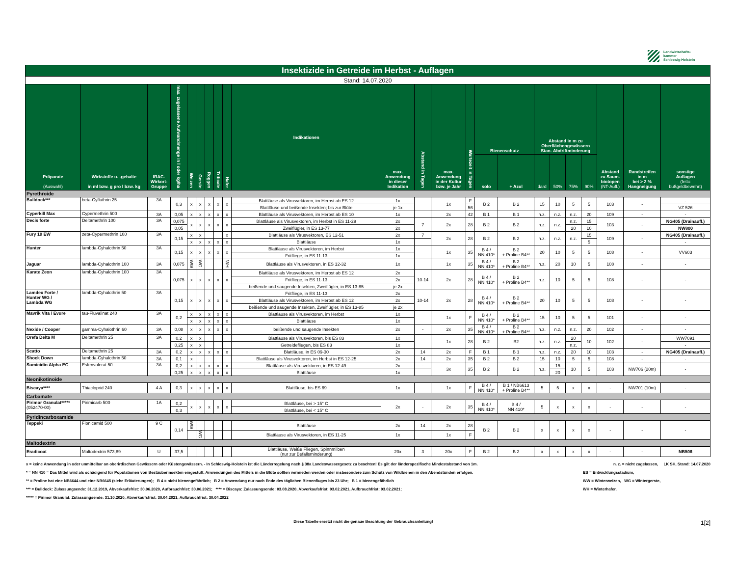Landwirtschafts-
kammer
Schleswig-Holstein
| Insektizide in Getreide im Herbst - Auflagen | | | | | | | | | | | | | | | | | | | | | | |
| --- | --- | --- | --- | --- | --- | --- | --- | --- | --- | --- | --- | --- | --- | --- | --- | --- | --- | --- | --- | --- | --- | --- |
| Stand: 14.07.2020 | | | | | | | | | | | | | | | | | | | | | | |
| Präparate (Auswahl) | Wirkstoffe u. -gehalte in ml bzw. g pro l bzw. kg | IRAC- Wirkort- Gruppe | max. zugelassene Aufwandmenge in l oder kg/ha | Weizen | Gerste | Roggen | Triticale | Hafer | Indikationen | max. Anwendung in dieser Indikation | Abstand in Tagen | max. Anwendung in der Kultur bzw. je Jahr | Wartezeit in Tagen | Bienenschutz | | Abstand in m zu Oberflächengewässern Stan- Abdriftminderung | | | | Abstand zu Saum- biotopen (NT-Aufl.) | Randstreifen in m bei > 2 % Hangneigung | sonstige Auflagen (fett= bußgeldbewehrt) |
| | | | | | | | | | | | | | | solo | + Azol | dard | 50% | 75% | 90% | | | |
| Pyrethroide | | | | | | | | | | | | | | | | | | | | | | |
| Bulldock*** | beta-Cyfluthrin 25 | 3A | 0,3 | x | x | x | x | x | Blattläuse als Virusvektoren, im Herbst ab ES 12 | 1x | | 1x | F | B 2 | B 2 | 15 | 10 | 5 | 5 | 103 | - | - |
| | | | | | | | | | Blattläuse und beißende Insekten; bis zur Blüte | je 1x | | | 56 | | | | | | | | | VZ 526 |
| Cyperkill Max | Cypermethrin 500 | 3A | 0,05 | x | x | x | x | x | Blattläuse als Virusvektoren, im Herbst ab ES 10 | 1x | | 2x | 42 | B 1 | B 1 | n.z. | n.z. | n.z. | 20 | 109 | - | - |
| Decis forte | Deltamethrin 100 | 3A | 0,075 | x | x | x | x | x | Blattläuse als Virusvektoren, im Herbst in ES 11-29 | 2x | 7 | 2x | 28 | B 2 | B 2 | n.z. | n.z. | n.z. | 15 | 103 | - | NG405 (Drainaufl.) |
| | | | 0,05 | | | | | | Zweiflügler, in ES 13-77 | 2x | | | | | | | | 20 | 10 | | | NW800 |
| Fury 10 EW | zeta-Cypermethrin 100 | 3A | 0,15 | x | x | | | x | Blattläuse als Virusvektoren, ES 12-51 | 2x | 7 | 2x | 28 | B 2 | B 2 | n.z. | n.z. | n.z. | 15 | 109 | - | NG405 (Drainaufl.) |
| | | | | x | x | x | x | x | Blattläuse | 1x | | | | | | | | | 5 | | | - |
| Hunter | lambda-Cyhalothrin 50 | 3A | 0,15 | x | x | x | x | x | Blattläuse als Virusvektoren, im Herbst | 1x | | 1x | 35 | B 4 / NN 410* | B 2 + Proline B4** | 20 | 10 | 5 | 5 | 108 | - | VV603 |
| | | | | | | | | | Fritfliege, in ES 11-13 | 1x | | | | | | | | | | | | |
| Jaguar | lambda-Cyhalothrin 100 | 3A | 0,075 | WW | WG | | | WH | Blattläuse als Virusvektoren, in ES 12-32 | 1x | | 1x | 35 | B 4 / NN 410* | B 2 + Proline B4** | n.z. | 20 | 10 | 5 | 108 | - | - |
| Karate Zeon | lambda-Cyhalothrin 100 | 3A | 0,075 | x | x | x | x | x | Blattläuse als Virusvektoren, im Herbst ab ES 12 | 2x | 10-14 | 2x | 28 | B 4 / NN 410* | B 2 + Proline B4** | n.z. | 10 | 5 | 5 | 108 | - | - |
| | | | | | | | | | Fritfliege, in ES 11-13 | 2x | | | | | | | | | | | | |
| | | | | | | | | | beißende und saugende Insekten, Zweiflügler, in ES 13-85 | je 2x | | | | | | | | | | | | |
| Lamdex Forte / Hunter WG / Lambda WG | lambda-Cyhalothrin 50 | 3A | 0,15 | x | x | x | x | x | Fritfliege, in ES 11-13 | 2x | 10-14 | 2x | 28 | B 4 / NN 410* | B 2 + Proline B4** | 20 | 10 | 5 | 5 | 108 | - | - |
| | | | | | | | | | Blattläuse als Virusvektoren, im Herbst ab ES 12 | 2x | | | | | | | | | | | | |
| | | | | | | | | | beißende und saugende Insekten, Zweiflügler, in ES 13-85 | je 2x | | | | | | | | | | | | |
| Mavrik Vita / Evure | tau-Fluvalinat 240 | 3A | 0,2 | x | x | x | x | x | Blattläuse als Virusvektoren, im Herbst | 1x | | 1x | F | B 4 / NN 410* | B 2 + Proline B4** | 15 | 10 | 5 | 5 | 101 | - | - |
| | | | | x | x | x | x | x | Blattläuse | 1x | | | | | | | | | | | | |
| Nexide / Cooper | gamma-Cyhalothrin 60 | 3A | 0,08 | x | x | x | x | x | beißende und saugende Insekten | 2x | - | 2x | 35 | B 4 / NN 410* | B 2 + Proline B4** | n.z. | n.z. | n.z. | 20 | 102 | - | - |
| Orefa Delta M | Deltamethrin 25 | 3A | 0,2 | x | x | | | | Blattläuse als Virusvektoren, bis ES 83 | 1x | | 1x | 28 | B 2 | B2 | n.z. | n.z. | 20 | 10 | 102 | - | WW7091 |
| | | | 0,25 | x | x | | | | Getreidefliegen, bis ES 83 | 1x | | | | | | | | n.z. | | | | - |
| Scatto | Deltamethrin 25 | 3A | 0,2 | x | x | x | x | x | Blattläuse, in ES 09-30 | 2x | 14 | 2x | F | B 1 | B 1 | n.z. | n.z. | 20 | 10 | 103 | - | NG405 (Drainaufl.) |
| Shock Down | lambda-Cyhalothrin 50 | 3A | 0,1 | x | | | | | Blattläuse als Virusvektoren, im Herbst in ES 12-25 | 2x | 14 | 2x | 35 | B 2 | B 2 | 15 | 10 | 5 | 5 | 108 | - | - |
| Sumicidin Alpha EC | Esfenvalerat 50 | 3A | 0,2 | x | x | x | x | x | Blattläuse als Virusvektoren, in ES 12-49 | 2x | - | 3x | 35 | B 2 | B 2 | n.z. | 15 | 10 | 5 | 103 | NW706 (20m) | - |
| | | | 0,25 | x | x | x | x | x | Blattläuse | 1x | | | | | | | 20 | | | | | |
| Neonikotinoide | | | | | | | | | | | | | | | | | | | | | | |
| Biscaya**** | Thiacloprid 240 | 4 A | 0,3 | x | x | x | x | x | Blattläuse, bis ES 69 | 1x | | 1x | F | B 4 / NN 410* | B 1 / NB6613 + Proline B4** | 5 | 5 | x | x | - | NW701 (10m) | - |
| Carbamate | | | | | | | | | | | | | | | | | | | | | | |
| Pirimor Granulat***** (052470-00) | Pirimicarb 500 | 1A | 0,2 | x | x | x | x | x | Blattläuse, bei > 15° C | 2x | - | 2x | 35 | B 4 / NN 410* | B 4 / NN 410* | 5 | x | x | x | - | - | - |
| | | | 0,3 | | | | | | Blattläuse, bei < 15° C | | | | | | | | | | | | | |
| Pyridincarboxamide | | | | | | | | | | | | | | | | | | | | | | |
| Teppeki | Flonicamid 500 | 9 C | 0,14 | WW | | | | | Blattläuse | 2x | 14 | 2x | 28 | B 2 | B 2 | x | x | x | x | - | - | - |
| | | | | | WG | | | | Blattläuse als Virusvektoren, in ES 11-25 | 1x | | 1x | F | | | | | | | | | |
| Maltodextrin | | | | | | | | | | | | | | | | | | | | | | |
| Eradicoat | Maltodextrin 573,89 | U | 37,5 | | | | | | Blattläuse, Weiße Fliegen, Spinnmilben (nur zur Befallsminderung) | 20x | 3 | 20x | F | B 2 | B 2 | x | x | x | x | - | - | NB506 |
x = keine Anwendung in oder unmittelbar an oberirdischen Gewässern oder Küstengewässern. - In Schleswig-Holstein ist die Länderregelung nach § 38a Landeswassergesetz zu beachten! Es gilt der länderspezifische Mindestabstand von 1m. n. z. = nicht zugelassen, LK SH, Stand: 14.07.2020
* = NN 410 = Das Mittel wird als schädigend für Populationen von Bestäuberinsekten eingestuft. Anwendungen des Mittels in die Blüte sollten vermieden werden oder insbesondere zum Schutz von Wildbienen in den Abendstunden erfolgen. ES = Entwicklungsstadium,
** = Proline hat eine NB6644 und eine NB6645 (siehe Erläuterungen); B 4 = nicht bienengefährlich; B 2 = Anwendung nur nach Ende des täglichen Bienenfluges bis 23 Uhr; B 1 = bienengefährlich WW = Winterweizen, WG = Wintergerste,
*** = Bulldock: Zulassungsende: 31.12.2019, Abverkaufsfrist: 30.06.2020, Aufbrauchfrist: 30.06.2021; **** = Biscaya: Zulassungsende: 03.08.2020, Abverkaufsfrist: 03.02.2021, Aufbrauchfrist: 03.02.2021; WH = Winterhafer,
***** = Pirimor Granulat: Zulassungsende: 31.10.2020, Abverkaufsfrist: 30.04.2021, Aufbrauchfrist: 30.04.2022
Diese Tabelle ersetzt nicht die genaue Beachtung der Gebrauchsanleitung! 1[2]